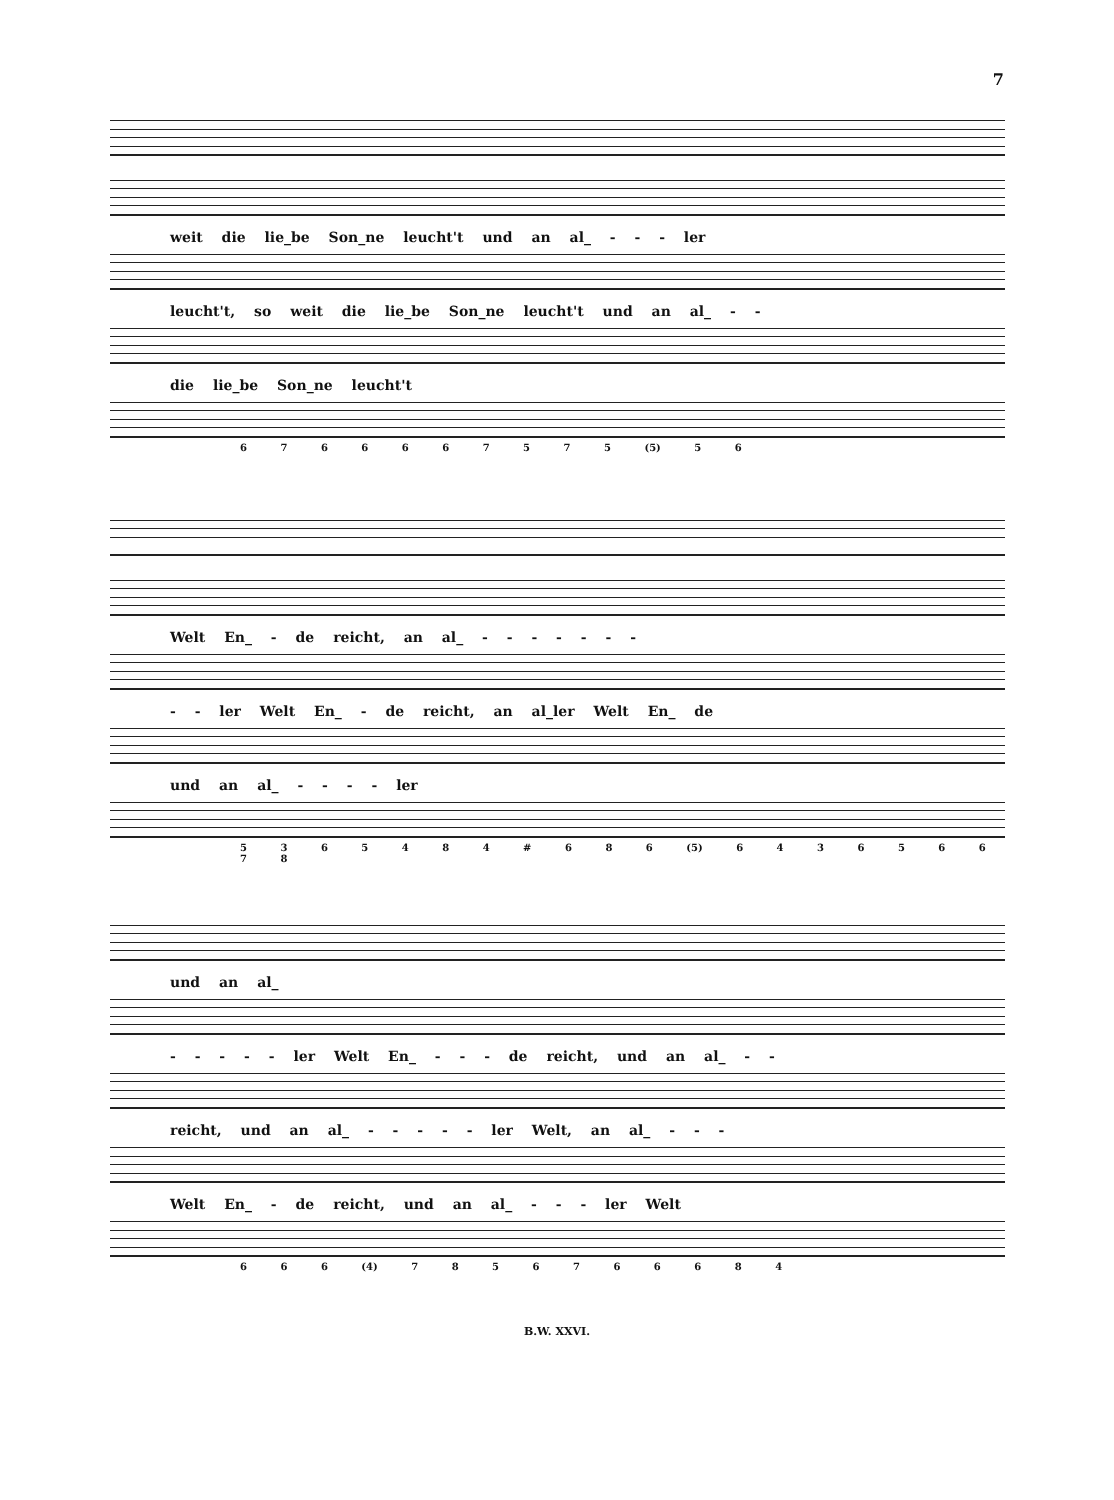7
weit die lie_be Son_ne leucht't und an al_ - - - ler
leucht't, so weit die lie_be Son_ne leucht't und an al_ - -
die lie_be Son_ne leucht't
6 7 6 6 6 6 7 5 7 5 (5) 5 6
Welt En_ - de reicht, an al_ - - - - - - -
- - ler Welt En_ - de reicht, an al_ler Welt En_ de
und an al_ - - - - ler
5 3 6 5 4 8 4 # 6 8 6 (5) 6 4 3 6 5 6 6 7 8
und an al_
- - - - - ler Welt En_ - - - de reicht, und an al_ - -
reicht, und an al_ - - - - - ler Welt, an al_ - - -
Welt En_ - de reicht, und an al_ - - - ler Welt
6 6 6 (4) 7 8 5 6 7 6 6 6 8 4
B.W. XXVI.